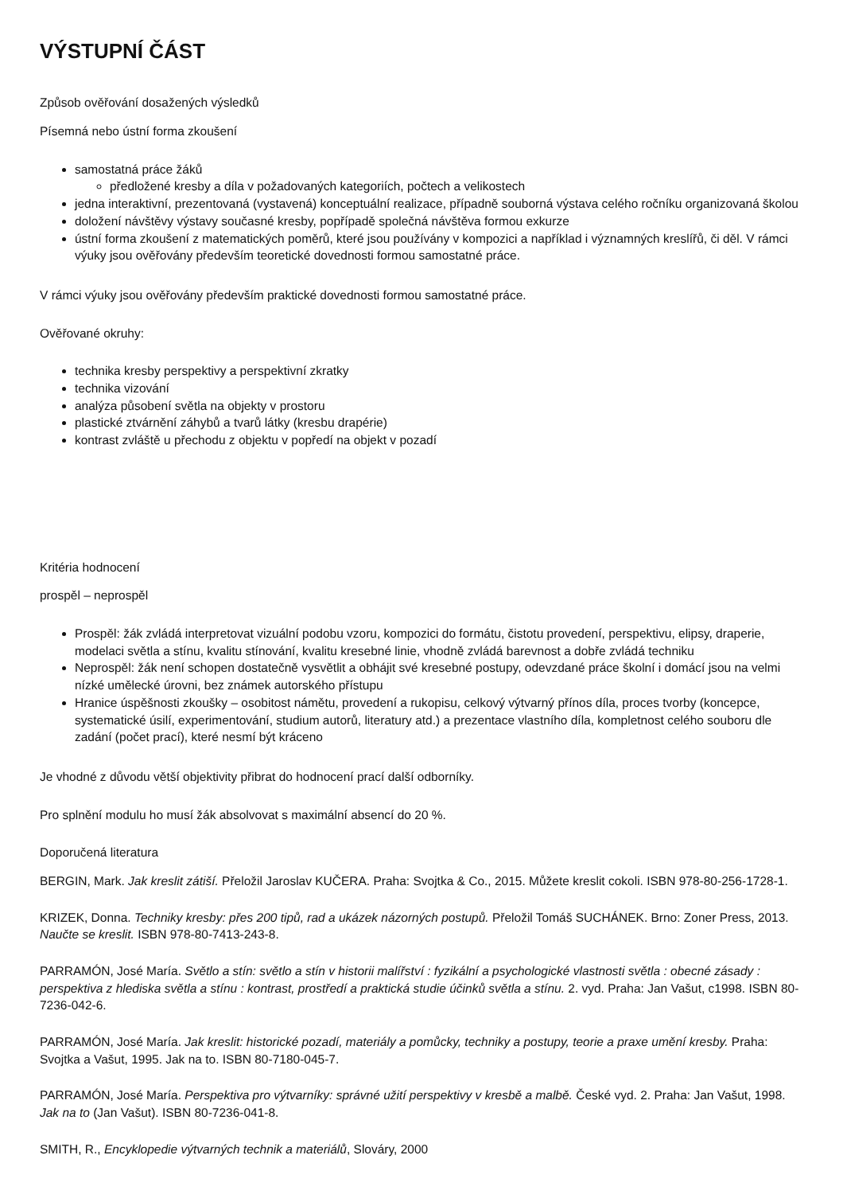VÝSTUPNÍ ČÁST
Způsob ověřování dosažených výsledků
Písemná nebo ústní forma zkoušení
samostatná práce žáků
předložené kresby a díla v požadovaných kategoriích, počtech a velikostech
jedna interaktivní, prezentovaná (vystavená) konceptuální realizace, případně souborná výstava celého ročníku organizovaná školou
doložení návštěvy výstavy současné kresby, popřípadě společná návštěva formou exkurze
ústní forma zkoušení z matematických poměrů, které jsou používány v kompozici a například i významných kreslířů, či děl. V rámci výuky jsou ověřovány především teoretické dovednosti formou samostatné práce.
V rámci výuky jsou ověřovány především praktické dovednosti formou samostatné práce.
Ověřované okruhy:
technika kresby perspektivy a perspektivní zkratky
technika vizování
analýza působení světla na objekty v prostoru
plastické ztvárnění záhybů a tvarů látky (kresbu drapérie)
kontrast zvláště u přechodu z objektu v popředí na objekt v pozadí
Kritéria hodnocení
prospěl – neprospěl
Prospěl: žák zvládá interpretovat vizuální podobu vzoru, kompozici do formátu, čistotu provedení, perspektivu, elipsy, draperie, modelaci světla a stínu, kvalitu stínování, kvalitu kresebné linie, vhodně zvládá barevnost a dobře zvládá techniku
Neprospěl: žák není schopen dostatečně vysvětlit a obhájit své kresebné postupy, odevzdané práce školní i domácí jsou na velmi nízké umělecké úrovni, bez známek autorského přístupu
Hranice úspěšnosti zkoušky – osobitost námětu, provedení a rukopisu, celkový výtvarný přínos díla, proces tvorby (koncepce, systematické úsilí, experimentování, studium autorů, literatury atd.) a prezentace vlastního díla, kompletnost celého souboru dle zadání (počet prací), které nesmí být kráceno
Je vhodné z důvodu větší objektivity přibrat do hodnocení prací další odborníky.
Pro splnění modulu ho musí žák absolvovat s maximální absencí do 20 %.
Doporučená literatura
BERGIN, Mark. Jak kreslit zátiší. Přeložil Jaroslav KUČERA. Praha: Svojtka & Co., 2015. Můžete kreslit cokoli. ISBN 978-80-256-1728-1.
KRIZEK, Donna. Techniky kresby: přes 200 tipů, rad a ukázek názorných postupů. Přeložil Tomáš SUCHÁNEK. Brno: Zoner Press, 2013. Naučte se kreslit. ISBN 978-80-7413-243-8.
PARRAMÓN, José María. Světlo a stín: světlo a stín v historii malířství : fyzikální a psychologické vlastnosti světla : obecné zásady : perspektiva z hlediska světla a stínu : kontrast, prostředí a praktická studie účinků světla a stínu. 2. vyd. Praha: Jan Vašut, c1998. ISBN 80-7236-042-6.
PARRAMÓN, José María. Jak kreslit: historické pozadí, materiály a pomůcky, techniky a postupy, teorie a praxe umění kresby. Praha: Svojtka a Vašut, 1995. Jak na to. ISBN 80-7180-045-7.
PARRAMÓN, José María. Perspektiva pro výtvarníky: správné užití perspektivy v kresbě a malbě. České vyd. 2. Praha: Jan Vašut, 1998. Jak na to (Jan Vašut). ISBN 80-7236-041-8.
SMITH, R., Encyklopedie výtvarných technik a materiálů, Slováry, 2000